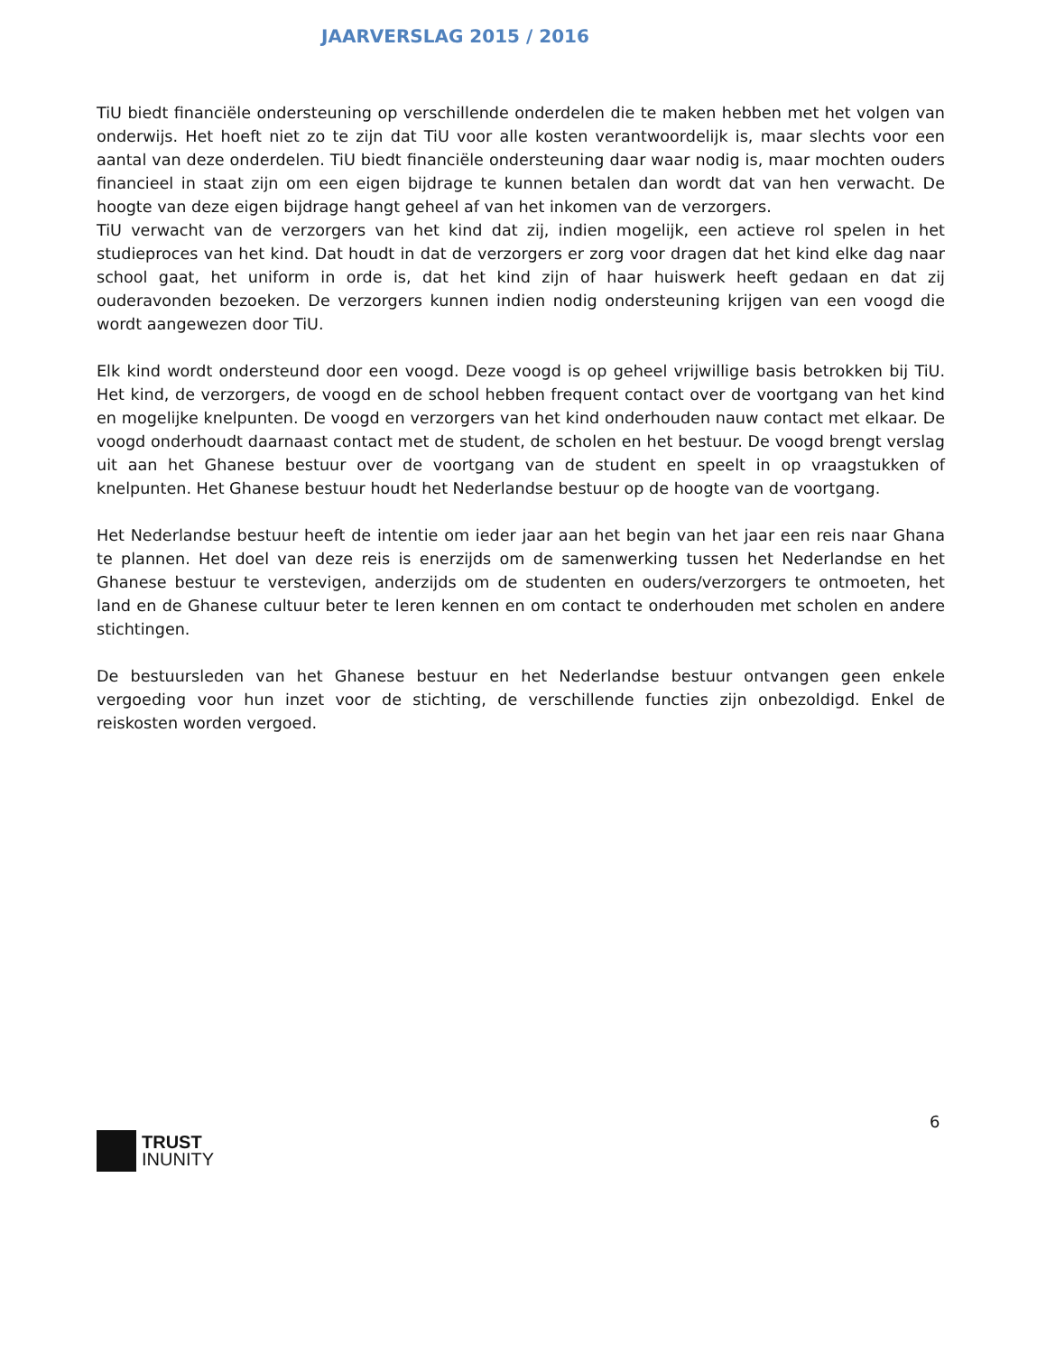JAARVERSLAG 2015 / 2016
TiU biedt financiële ondersteuning op verschillende onderdelen die te maken hebben met het volgen van onderwijs. Het hoeft niet zo te zijn dat TiU voor alle kosten verantwoordelijk is, maar slechts voor een aantal van deze onderdelen. TiU biedt financiële ondersteuning daar waar nodig is, maar mochten ouders financieel in staat zijn om een eigen bijdrage te kunnen betalen dan wordt dat van hen verwacht. De hoogte van deze eigen bijdrage hangt geheel af van het inkomen van de verzorgers.
TiU verwacht van de verzorgers van het kind dat zij, indien mogelijk, een actieve rol spelen in het studieproces van het kind. Dat houdt in dat de verzorgers er zorg voor dragen dat het kind elke dag naar school gaat, het uniform in orde is, dat het kind zijn of haar huiswerk heeft gedaan en dat zij ouderavonden bezoeken. De verzorgers kunnen indien nodig ondersteuning krijgen van een voogd die wordt aangewezen door TiU.
Elk kind wordt ondersteund door een voogd. Deze voogd is op geheel vrijwillige basis betrokken bij TiU. Het kind, de verzorgers, de voogd en de school hebben frequent contact over de voortgang van het kind en mogelijke knelpunten. De voogd en verzorgers van het kind onderhouden nauw contact met elkaar. De voogd onderhoudt daarnaast contact met de student, de scholen en het bestuur. De voogd brengt verslag uit aan het Ghanese bestuur over de voortgang van de student en speelt in op vraagstukken of knelpunten. Het Ghanese bestuur houdt het Nederlandse bestuur op de hoogte van de voortgang.
Het Nederlandse bestuur heeft de intentie om ieder jaar aan het begin van het jaar een reis naar Ghana te plannen. Het doel van deze reis is enerzijds om de samenwerking tussen het Nederlandse en het Ghanese bestuur te verstevigen, anderzijds om de studenten en ouders/verzorgers te ontmoeten, het land en de Ghanese cultuur beter te leren kennen en om contact te onderhouden met scholen en andere stichtingen.
De bestuursleden van het Ghanese bestuur en het Nederlandse bestuur ontvangen geen enkele vergoeding voor hun inzet voor de stichting, de verschillende functies zijn onbezoldigd. Enkel de reiskosten worden vergoed.
6
TRUST
INUNITY